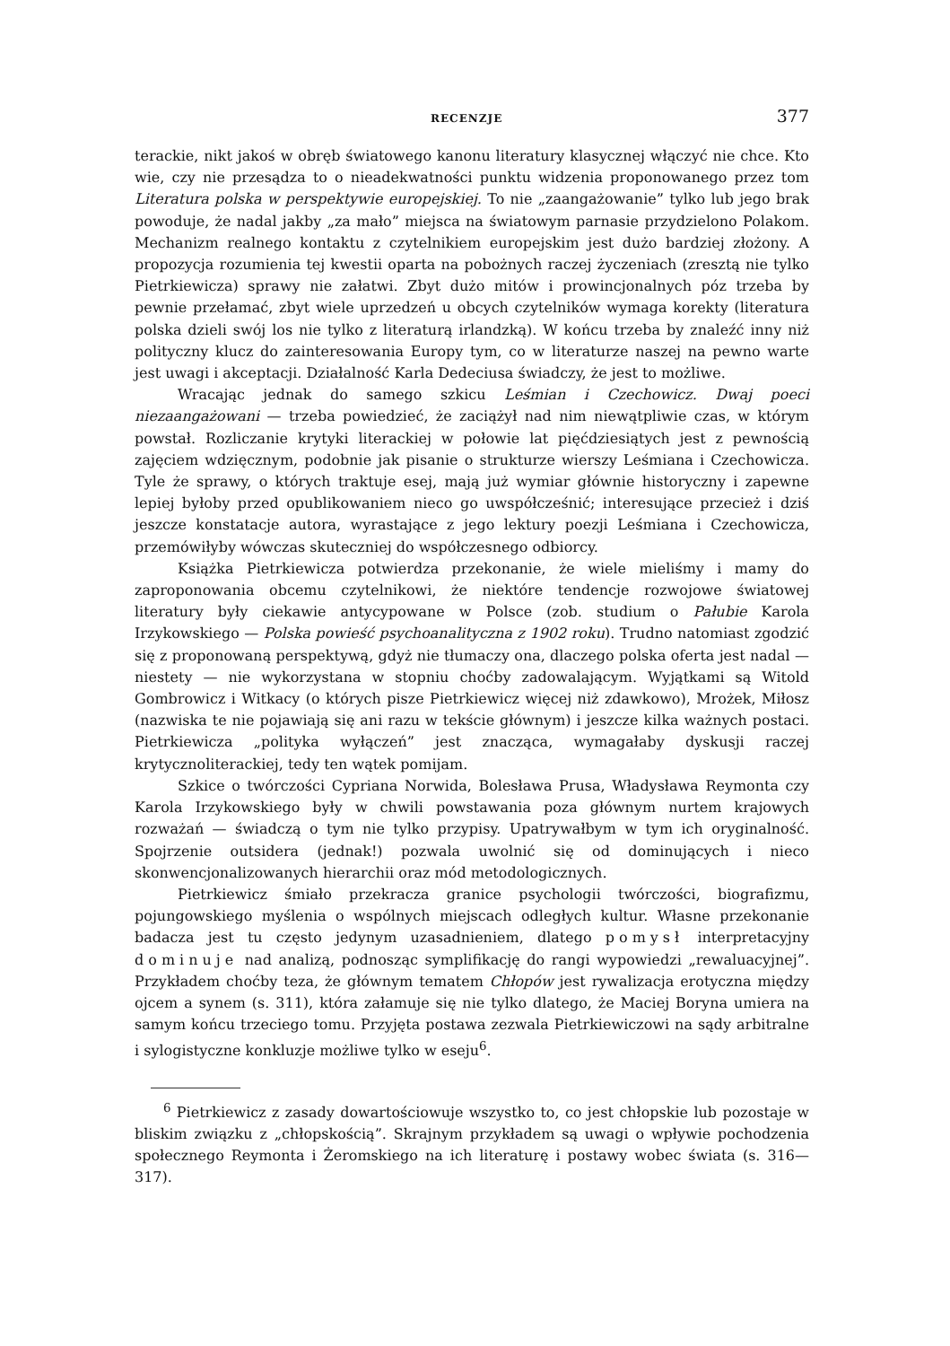RECENZJE 377
terackie, nikt jakoś w obręb światowego kanonu literatury klasycznej włączyć nie chce. Kto wie, czy nie przesądza to o nieadekwatności punktu widzenia proponowanego przez tom Literatura polska w perspektywie europejskiej. To nie „zaangażowanie” tylko lub jego brak powoduje, że nadal jakby „za mało” miejsca na światowym parnasie przydzielono Polakom. Mechanizm realnego kontaktu z czytelnikiem europejskim jest dużo bardziej złożony. A propozycja rozumienia tej kwestii oparta na pobożnych raczej życzeniach (zresztą nie tylko Pietrkiewicza) sprawy nie załatwi. Zbyt dużo mitów i prowincjonalnych póz trzeba by pewnie przełamać, zbyt wiele uprzedzeń u obcych czytelników wymaga korekty (literatura polska dzieli swój los nie tylko z literaturą irlandzką). W końcu trzeba by znaleźć inny niż polityczny klucz do zainteresowania Europy tym, co w literaturze naszej na pewno warte jest uwagi i akceptacji. Działalność Karla Dedeciusa świadczy, że jest to możliwe.
Wracając jednak do samego szkicu Leśmian i Czechowicz. Dwaj poeci niezaangażowani — trzeba powiedzieć, że zaciążył nad nim niewątpliwie czas, w którym powstał. Rozliczanie krytyki literackiej w połowie lat pięćdziesiątych jest z pewnością zajęciem wdzięcznym, podobnie jak pisanie o strukturze wierszy Leśmiana i Czechowicza. Tyle że sprawy, o których traktuje esej, mają już wymiar głównie historyczny i zapewne lepiej byłoby przed opublikowaniem nieco go uwspółcześnić; interesujące przecież i dziś jeszcze konstatacje autora, wyrastające z jego lektury poezji Leśmiana i Czechowicza, przemówiłyby wówczas skuteczniej do współczesnego odbiorcy.
Książka Pietrkiewicza potwierdza przekonanie, że wiele mieliśmy i mamy do zaproponowania obcemu czytelnikowi, że niektóre tendencje rozwojowe światowej literatury były ciekawie antycypowane w Polsce (zob. studium o Pałubie Karola Irzykowskiego — Polska powieść psychoanalityczna z 1902 roku). Trudno natomiast zgodzić się z proponowaną perspektywą, gdyż nie tłumaczy ona, dlaczego polska oferta jest nadal — niestety — nie wykorzystana w stopniu choćby zadowalającym. Wyjątkami są Witold Gombrowicz i Witkacy (o których pisze Pietrkiewicz więcej niż zdawkowo), Mrożek, Miłosz (nazwiska te nie pojawiają się ani razu w tekście głównym) i jeszcze kilka ważnych postaci. Pietrkiewicza „polityka wyłączeń” jest znacząca, wymagałaby dyskusji raczej krytycznoliterackiej, tedy ten wątek pomijam.
Szkice o twórczości Cypriana Norwida, Bolesława Prusa, Władysława Reymonta czy Karola Irzykowskiego były w chwili powstawania poza głównym nurtem krajowych rozważań — świadczą o tym nie tylko przypisy. Upatrywałbym w tym ich oryginalność. Spojrzenie outsidera (jednak!) pozwala uwolnić się od dominujących i nieco skonwencjonalizowanych hierarchii oraz mód metodologicznych.
Pietrkiewicz śmiało przekracza granice psychologii twórczości, biografizmu, pojungowskiego myślenia o wspólnych miejscach odległych kultur. Własne przekonanie badacza jest tu często jedynym uzasadnieniem, dlatego pomysł interpretacyjny dominuje nad analizą, podnosząc symplifikację do rangi wypowiedzi „rewaluacyjnej”. Przykładem choćby teza, że głównym tematem Chłopów jest rywalizacja erotyczna między ojcem a synem (s. 311), która załamuje się nie tylko dlatego, że Maciej Boryna umiera na samym końcu trzeciego tomu. Przyjęta postawa zezwala Pietrkiewiczowi na sądy arbitralne i sylogistyczne konkluzje możliwe tylko w eseju<sup>6</sup>.
<sup>6</sup> Pietrkiewicz z zasady dowartościowuje wszystko to, co jest chłopskie lub pozostaje w bliskim związku z „chłopskością”. Skrajnym przykładem są uwagi o wpływie pochodzenia społecznego Reymonta i Żeromskiego na ich literaturę i postawy wobec świata (s. 316—317).